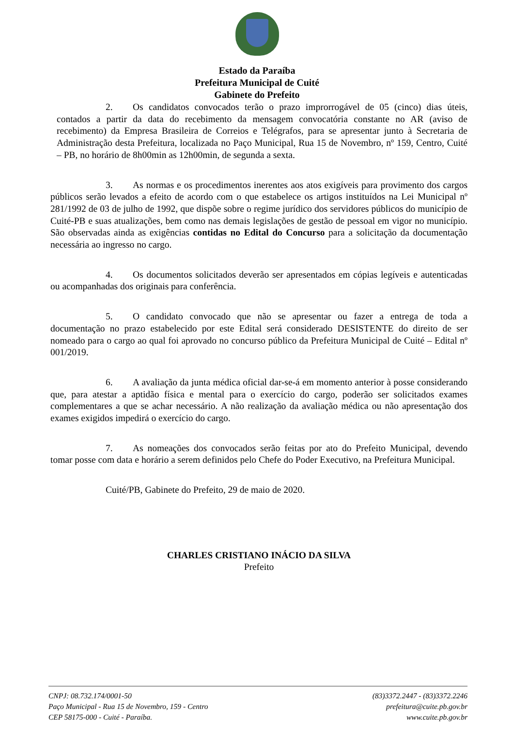Estado da Paraíba
Prefeitura Municipal de Cuité
Gabinete do Prefeito
2. Os candidatos convocados terão o prazo improrrogável de 05 (cinco) dias úteis, contados a partir da data do recebimento da mensagem convocatória constante no AR (aviso de recebimento) da Empresa Brasileira de Correios e Telégrafos, para se apresentar junto à Secretaria de Administração desta Prefeitura, localizada no Paço Municipal, Rua 15 de Novembro, nº 159, Centro, Cuité – PB, no horário de 8h00min as 12h00min, de segunda a sexta.
3. As normas e os procedimentos inerentes aos atos exigíveis para provimento dos cargos públicos serão levados a efeito de acordo com o que estabelece os artigos instituídos na Lei Municipal nº 281/1992 de 03 de julho de 1992, que dispõe sobre o regime jurídico dos servidores públicos do município de Cuité-PB e suas atualizações, bem como nas demais legislações de gestão de pessoal em vigor no município. São observadas ainda as exigências contidas no Edital do Concurso para a solicitação da documentação necessária ao ingresso no cargo.
4. Os documentos solicitados deverão ser apresentados em cópias legíveis e autenticadas ou acompanhadas dos originais para conferência.
5. O candidato convocado que não se apresentar ou fazer a entrega de toda a documentação no prazo estabelecido por este Edital será considerado DESISTENTE do direito de ser nomeado para o cargo ao qual foi aprovado no concurso público da Prefeitura Municipal de Cuité – Edital nº 001/2019.
6. A avaliação da junta médica oficial dar-se-á em momento anterior à posse considerando que, para atestar a aptidão física e mental para o exercício do cargo, poderão ser solicitados exames complementares a que se achar necessário. A não realização da avaliação médica ou não apresentação dos exames exigidos impedirá o exercício do cargo.
7. As nomeações dos convocados serão feitas por ato do Prefeito Municipal, devendo tomar posse com data e horário a serem definidos pelo Chefe do Poder Executivo, na Prefeitura Municipal.
Cuité/PB, Gabinete do Prefeito, 29 de maio de 2020.
CHARLES CRISTIANO INÁCIO DA SILVA
Prefeito
CNPJ: 08.732.174/0001-50
Paço Municipal - Rua 15 de Novembro, 159 - Centro
CEP 58175-000 - Cuité - Paraíba.
(83)3372.2447 - (83)3372.2246
prefeitura@cuite.pb.gov.br
www.cuite.pb.gov.br